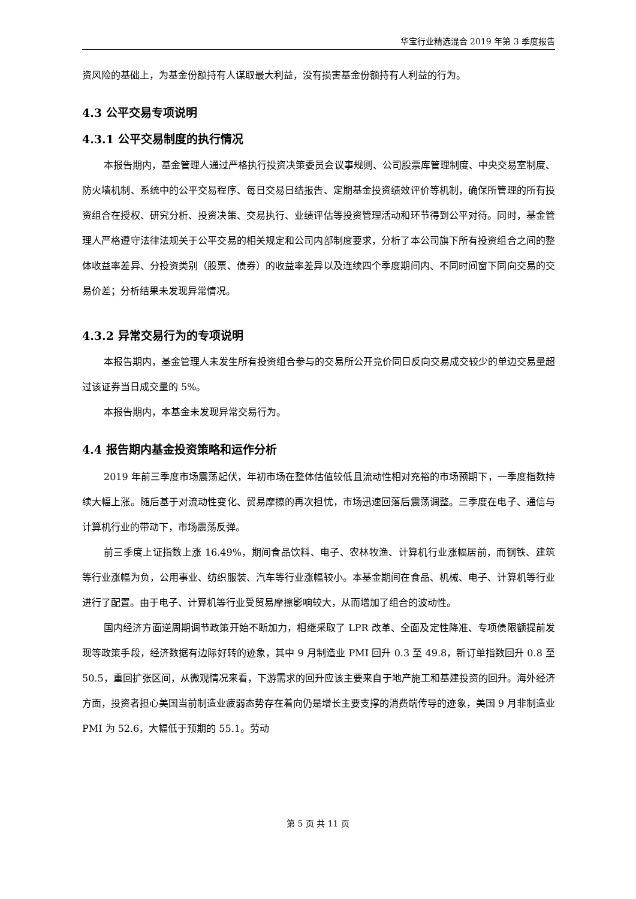华宝行业精选混合 2019 年第 3 季度报告
资风险的基础上，为基金份额持有人谋取最大利益，没有损害基金份额持有人利益的行为。
4.3 公平交易专项说明
4.3.1 公平交易制度的执行情况
本报告期内，基金管理人通过严格执行投资决策委员会议事规则、公司股票库管理制度、中央交易室制度、防火墙机制、系统中的公平交易程序、每日交易日结报告、定期基金投资绩效评价等机制，确保所管理的所有投资组合在授权、研究分析、投资决策、交易执行、业绩评估等投资管理活动和环节得到公平对待。同时，基金管理人严格遵守法律法规关于公平交易的相关规定和公司内部制度要求，分析了本公司旗下所有投资组合之间的整体收益率差异、分投资类别（股票、债券）的收益率差异以及连续四个季度期间内、不同时间窗下同向交易的交易价差；分析结果未发现异常情况。
4.3.2 异常交易行为的专项说明
本报告期内，基金管理人未发生所有投资组合参与的交易所公开竞价同日反向交易成交较少的单边交易量超过该证券当日成交量的 5%。
本报告期内，本基金未发现异常交易行为。
4.4 报告期内基金投资策略和运作分析
2019 年前三季度市场震荡起伏，年初市场在整体估值较低且流动性相对充裕的市场预期下，一季度指数持续大幅上涨。随后基于对流动性变化、贸易摩擦的再次担忧，市场迅速回落后震荡调整。三季度在电子、通信与计算机行业的带动下，市场震荡反弹。
前三季度上证指数上涨 16.49%，期间食品饮料、电子、农林牧渔、计算机行业涨幅居前，而钢铁、建筑等行业涨幅为负，公用事业、纺织服装、汽车等行业涨幅较小。本基金期间在食品、机械、电子、计算机等行业进行了配置。由于电子、计算机等行业受贸易摩擦影响较大，从而增加了组合的波动性。
国内经济方面逆周期调节政策开始不断加力，相继采取了 LPR 改革、全面及定性降准、专项债限额提前发现等政策手段，经济数据有边际好转的迹象，其中 9 月制造业 PMI 回升 0.3 至 49.8，新订单指数回升 0.8 至 50.5，重回扩张区间，从微观情况来看，下游需求的回升应该主要来自于地产施工和基建投资的回升。海外经济方面，投资者担心美国当前制造业疲弱态势存在着向仍是增长主要支撑的消费端传导的迹象，美国 9 月非制造业 PMI 为 52.6，大幅低于预期的 55.1。劳动
第 5 页 共 11 页